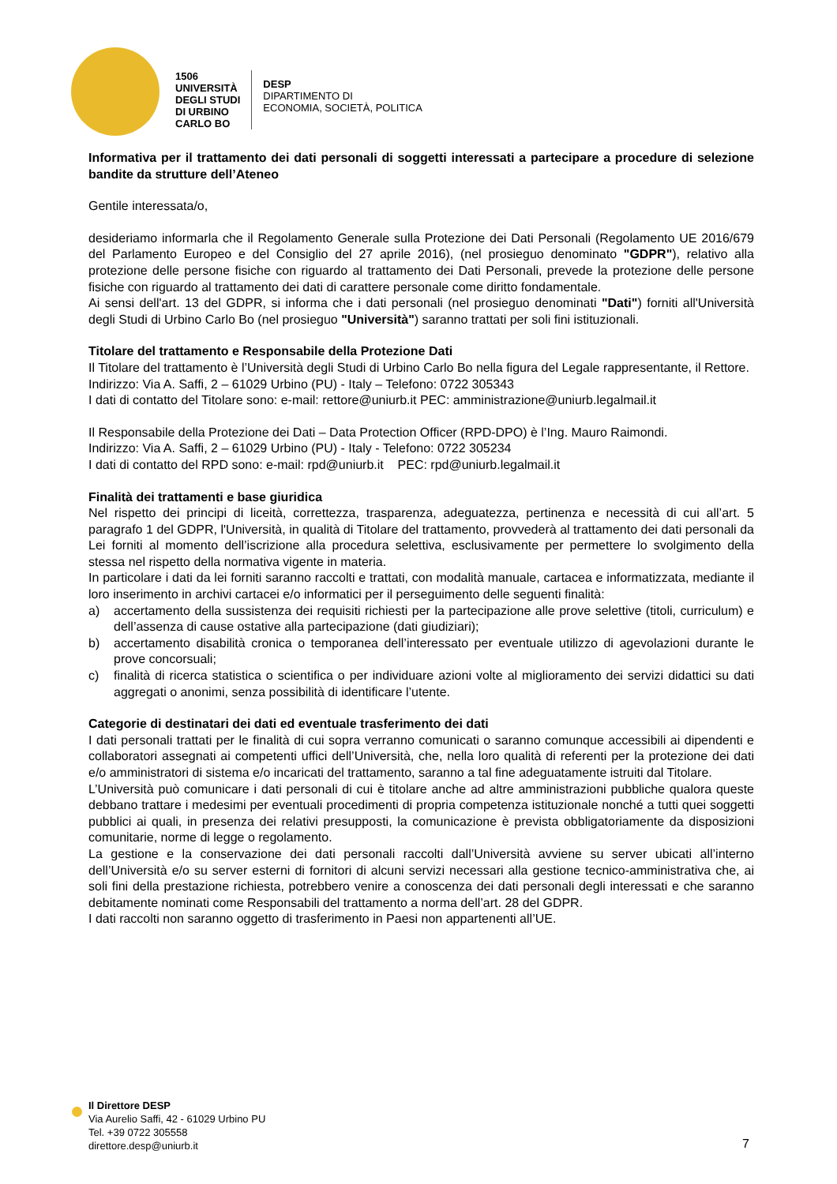1506
UNIVERSITÀ
DEGLI STUDI
DI URBINO
CARLO BO
DESP
DIPARTIMENTO DI
ECONOMIA, SOCIETÀ, POLITICA
Informativa per il trattamento dei dati personali di soggetti interessati a partecipare a procedure di selezione bandite da strutture dell’Ateneo
Gentile interessata/o,
desideriamo informarla che il Regolamento Generale sulla Protezione dei Dati Personali (Regolamento UE 2016/679 del Parlamento Europeo e del Consiglio del 27 aprile 2016), (nel prosieguo denominato "GDPR"), relativo alla protezione delle persone fisiche con riguardo al trattamento dei Dati Personali, prevede la protezione delle persone fisiche con riguardo al trattamento dei dati di carattere personale come diritto fondamentale.
Ai sensi dell'art. 13 del GDPR, si informa che i dati personali (nel prosieguo denominati "Dati") forniti all'Università degli Studi di Urbino Carlo Bo (nel prosieguo "Università") saranno trattati per soli fini istituzionali.
Titolare del trattamento e Responsabile della Protezione Dati
Il Titolare del trattamento è l’Università degli Studi di Urbino Carlo Bo nella figura del Legale rappresentante, il Rettore.
Indirizzo: Via A. Saffi, 2 – 61029 Urbino (PU) - Italy – Telefono: 0722 305343
I dati di contatto del Titolare sono: e-mail: rettore@uniurb.it PEC: amministrazione@uniurb.legalmail.it
Il Responsabile della Protezione dei Dati – Data Protection Officer (RPD-DPO) è l’Ing. Mauro Raimondi.
Indirizzo: Via A. Saffi, 2 – 61029 Urbino (PU) - Italy - Telefono: 0722 305234
I dati di contatto del RPD sono: e-mail: rpd@uniurb.it PEC: rpd@uniurb.legalmail.it
Finalità dei trattamenti e base giuridica
Nel rispetto dei principi di liceità, correttezza, trasparenza, adeguatezza, pertinenza e necessità di cui all’art. 5 paragrafo 1 del GDPR, l'Università, in qualità di Titolare del trattamento, provvederà al trattamento dei dati personali da Lei forniti al momento dell’iscrizione alla procedura selettiva, esclusivamente per permettere lo svolgimento della stessa nel rispetto della normativa vigente in materia.
In particolare i dati da lei forniti saranno raccolti e trattati, con modalità manuale, cartacea e informatizzata, mediante il loro inserimento in archivi cartacei e/o informatici per il perseguimento delle seguenti finalità:
a) accertamento della sussistenza dei requisiti richiesti per la partecipazione alle prove selettive (titoli, curriculum) e dell’assenza di cause ostative alla partecipazione (dati giudiziari);
b) accertamento disabilità cronica o temporanea dell’interessato per eventuale utilizzo di agevolazioni durante le prove concorsuali;
c) finalità di ricerca statistica o scientifica o per individuare azioni volte al miglioramento dei servizi didattici su dati aggregati o anonimi, senza possibilità di identificare l’utente.
Categorie di destinatari dei dati ed eventuale trasferimento dei dati
I dati personali trattati per le finalità di cui sopra verranno comunicati o saranno comunque accessibili ai dipendenti e collaboratori assegnati ai competenti uffici dell’Università, che, nella loro qualità di referenti per la protezione dei dati e/o amministratori di sistema e/o incaricati del trattamento, saranno a tal fine adeguatamente istruiti dal Titolare.
L’Università può comunicare i dati personali di cui è titolare anche ad altre amministrazioni pubbliche qualora queste debbano trattare i medesimi per eventuali procedimenti di propria competenza istituzionale nonché a tutti quei soggetti pubblici ai quali, in presenza dei relativi presupposti, la comunicazione è prevista obbligatoriamente da disposizioni comunitarie, norme di legge o regolamento.
La gestione e la conservazione dei dati personali raccolti dall’Università avviene su server ubicati all’interno dell’Università e/o su server esterni di fornitori di alcuni servizi necessari alla gestione tecnico-amministrativa che, ai soli fini della prestazione richiesta, potrebbero venire a conoscenza dei dati personali degli interessati e che saranno debitamente nominati come Responsabili del trattamento a norma dell’art. 28 del GDPR.
I dati raccolti non saranno oggetto di trasferimento in Paesi non appartenenti all’UE.
Il Direttore DESP
Via Aurelio Saffi, 42 - 61029 Urbino PU
Tel. +39 0722 305558
direttore.desp@uniurb.it
7